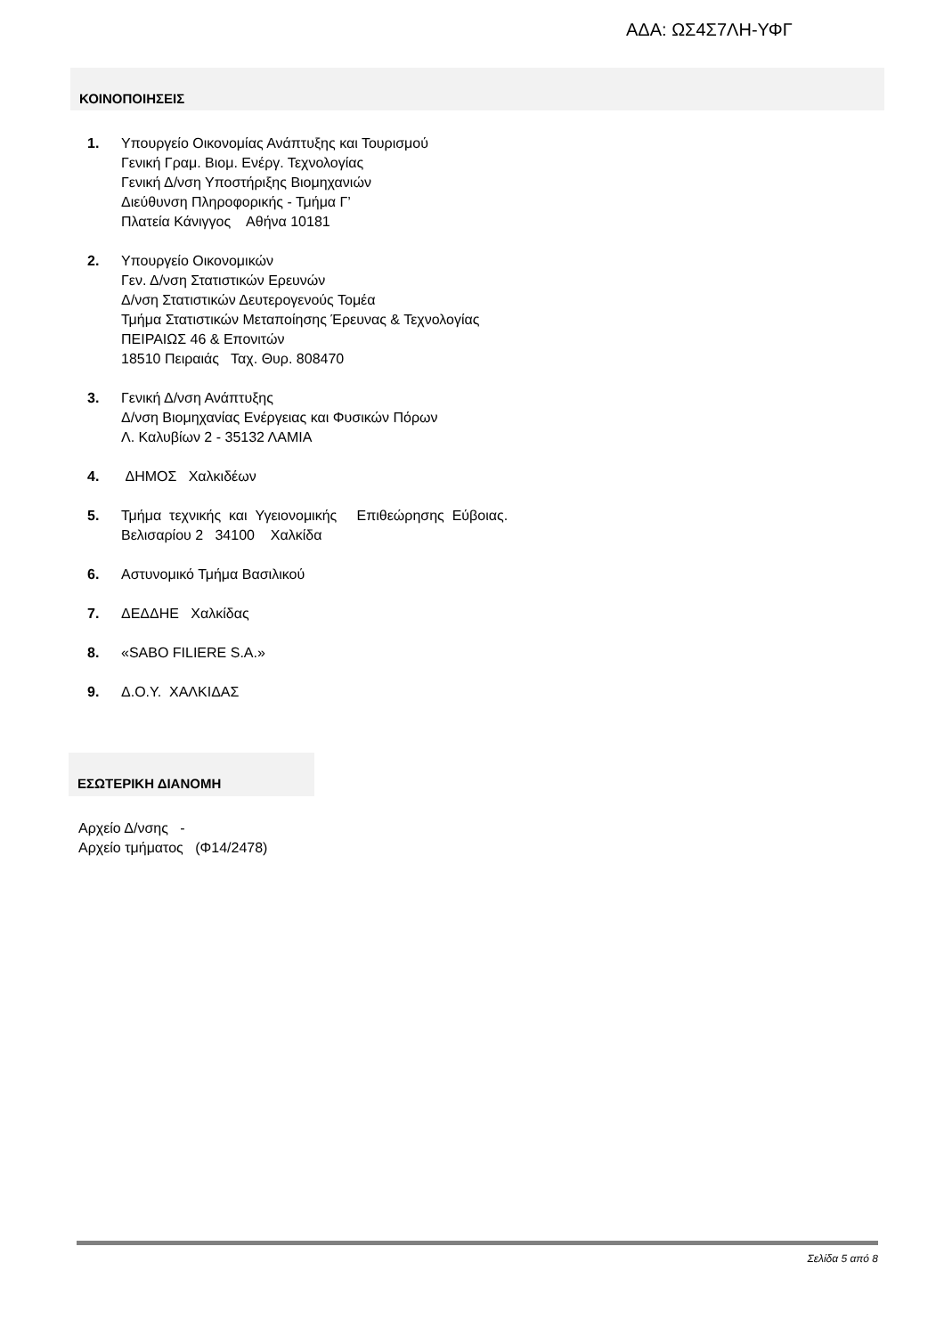ΑΔΑ: ΩΣ4Σ7ΛΗ-ΥΦΓ
ΚΟΙΝΟΠΟΙΗΣΕΙΣ
1. Υπουργείο Οικονομίας Ανάπτυξης και Τουρισμού
Γενική Γραμ. Βιομ. Ενέργ. Τεχνολογίας
Γενική Δ/νση Υποστήριξης Βιομηχανιών
Διεύθυνση Πληροφορικής - Τμήμα Γ’
Πλατεία Κάνιγγος Αθήνα 10181
2. Υπουργείο Οικονομικών
Γεν. Δ/νση Στατιστικών Ερευνών
Δ/νση Στατιστικών Δευτερογενούς Τομέα
Τμήμα Στατιστικών Μεταποίησης Έρευνας & Τεχνολογίας
ΠΕΙΡΑΙΩΣ 46 & Επονιτών
18510 Πειραιάς Ταχ. Θυρ. 808470
3. Γενική Δ/νση Ανάπτυξης
Δ/νση Βιομηχανίας Ενέργειας και Φυσικών Πόρων
Λ. Καλυβίων 2 - 35132 ΛΑΜΙΑ
4. ΔΗΜΟΣ Χαλκιδέων
5. Τμήμα τεχνικής και Υγειονομικής Επιθεώρησης Εύβοιας.
Βελισαρίου 2 34100 Χαλκίδα
6. Αστυνομικό Τμήμα Βασιλικού
7. ΔΕΔΔΗΕ Χαλκίδας
8. «SABO FILIERE S.A.»
9. Δ.Ο.Υ. ΧΑΛΚΙΔΑΣ
ΕΣΩΤΕΡΙΚΗ ΔΙΑΝΟΜΗ
Αρχείο Δ/νσης -
Αρχείο τμήματος (Φ14/2478)
Σελίδα 5 από 8